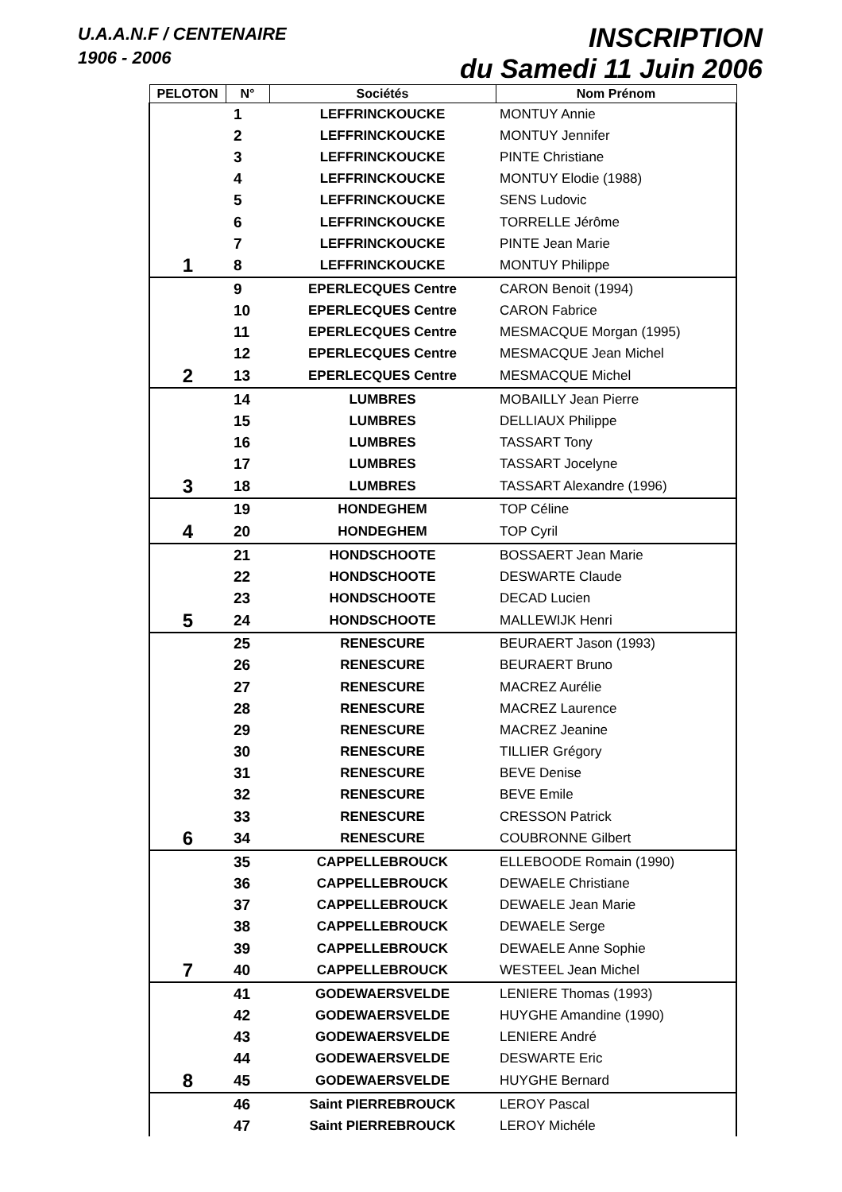U.A.A.N.F / CENTENAIRE
1906 - 2006
INSCRIPTION
du Samedi 11 Juin 2006
| PELOTON | N° | Sociétés | Nom Prénom |
| --- | --- | --- | --- |
| | 1 | LEFFRINCKOUCKE | MONTUY Annie |
| | 2 | LEFFRINCKOUCKE | MONTUY Jennifer |
| | 3 | LEFFRINCKOUCKE | PINTE Christiane |
| | 4 | LEFFRINCKOUCKE | MONTUY Elodie (1988) |
| | 5 | LEFFRINCKOUCKE | SENS Ludovic |
| | 6 | LEFFRINCKOUCKE | TORRELLE Jérôme |
| | 7 | LEFFRINCKOUCKE | PINTE Jean Marie |
| 1 | 8 | LEFFRINCKOUCKE | MONTUY Philippe |
| | 9 | EPERLECQUES Centre | CARON Benoit (1994) |
| | 10 | EPERLECQUES Centre | CARON Fabrice |
| | 11 | EPERLECQUES Centre | MESMACQUE Morgan (1995) |
| | 12 | EPERLECQUES Centre | MESMACQUE Jean Michel |
| 2 | 13 | EPERLECQUES Centre | MESMACQUE Michel |
| | 14 | LUMBRES | MOBAILLY Jean Pierre |
| | 15 | LUMBRES | DELLIAUX Philippe |
| | 16 | LUMBRES | TASSART Tony |
| | 17 | LUMBRES | TASSART Jocelyne |
| 3 | 18 | LUMBRES | TASSART Alexandre (1996) |
| | 19 | HONDEGHEM | TOP Céline |
| 4 | 20 | HONDEGHEM | TOP Cyril |
| | 21 | HONDSCHOOTE | BOSSAERT Jean Marie |
| | 22 | HONDSCHOOTE | DESWARTE Claude |
| | 23 | HONDSCHOOTE | DECAD Lucien |
| 5 | 24 | HONDSCHOOTE | MALLEWIJK Henri |
| | 25 | RENESCURE | BEURAERT Jason (1993) |
| | 26 | RENESCURE | BEURAERT Bruno |
| | 27 | RENESCURE | MACREZ Aurélie |
| | 28 | RENESCURE | MACREZ Laurence |
| | 29 | RENESCURE | MACREZ Jeanine |
| | 30 | RENESCURE | TILLIER Grégory |
| | 31 | RENESCURE | BEVE Denise |
| | 32 | RENESCURE | BEVE Emile |
| | 33 | RENESCURE | CRESSON Patrick |
| 6 | 34 | RENESCURE | COUBRONNE Gilbert |
| | 35 | CAPPELLEBROUCK | ELLEBOODE Romain (1990) |
| | 36 | CAPPELLEBROUCK | DEWAELE Christiane |
| | 37 | CAPPELLEBROUCK | DEWAELE Jean Marie |
| | 38 | CAPPELLEBROUCK | DEWAELE Serge |
| | 39 | CAPPELLEBROUCK | DEWAELE Anne Sophie |
| 7 | 40 | CAPPELLEBROUCK | WESTEEL Jean Michel |
| | 41 | GODEWAERSVELDE | LENIERE Thomas (1993) |
| | 42 | GODEWAERSVELDE | HUYGHE Amandine (1990) |
| | 43 | GODEWAERSVELDE | LENIERE André |
| | 44 | GODEWAERSVELDE | DESWARTE Eric |
| 8 | 45 | GODEWAERSVELDE | HUYGHE Bernard |
| | 46 | Saint PIERREBROUCK | LEROY Pascal |
| | 47 | Saint PIERREBROUCK | LEROY Michéle |